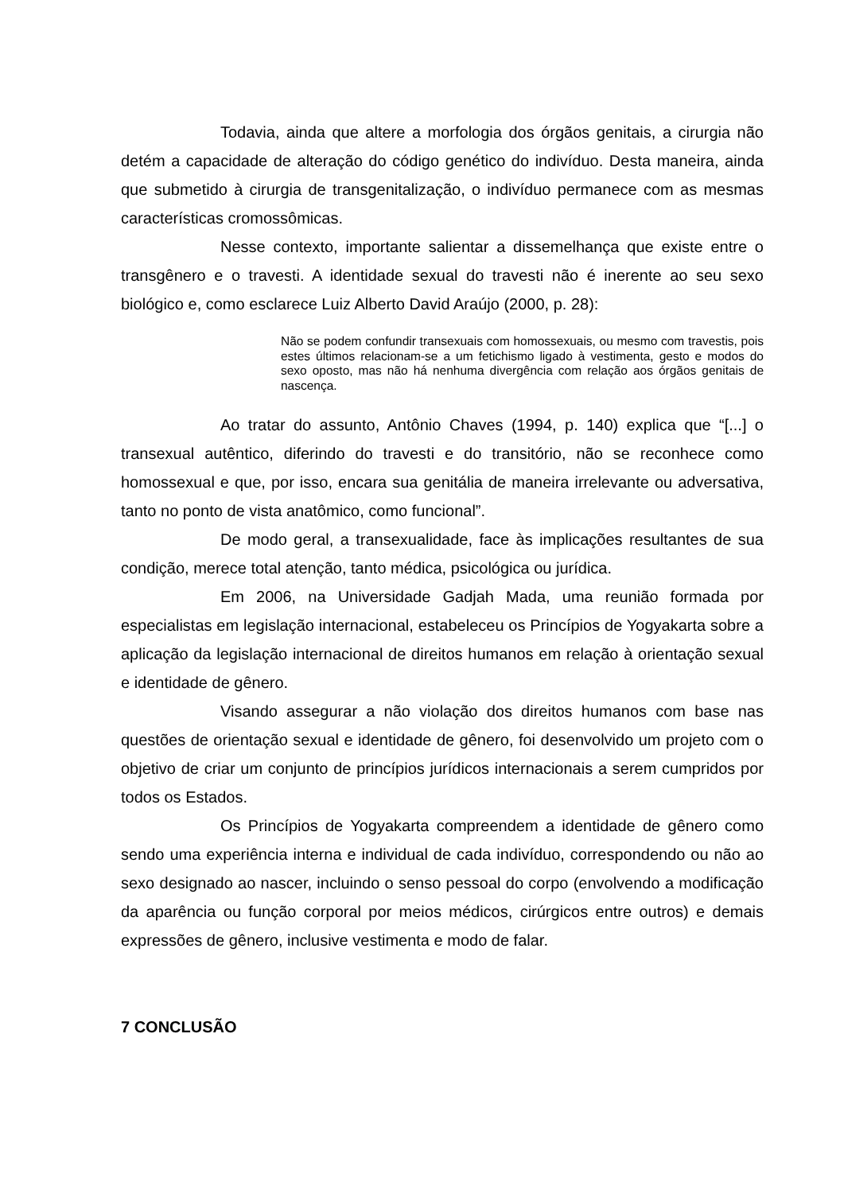Todavia, ainda que altere a morfologia dos órgãos genitais, a cirurgia não detém a capacidade de alteração do código genético do indivíduo. Desta maneira, ainda que submetido à cirurgia de transgenitalização, o indivíduo permanece com as mesmas características cromossômicas.
Nesse contexto, importante salientar a dissemelhança que existe entre o transgênero e o travesti. A identidade sexual do travesti não é inerente ao seu sexo biológico e, como esclarece Luiz Alberto David Araújo (2000, p. 28):
Não se podem confundir transexuais com homossexuais, ou mesmo com travestis, pois estes últimos relacionam-se a um fetichismo ligado à vestimenta, gesto e modos do sexo oposto, mas não há nenhuma divergência com relação aos órgãos genitais de nascença.
Ao tratar do assunto, Antônio Chaves (1994, p. 140) explica que “[...] o transexual autêntico, diferindo do travesti e do transitório, não se reconhece como homossexual e que, por isso, encara sua genitália de maneira irrelevante ou adversativa, tanto no ponto de vista anatômico, como funcional”.
De modo geral, a transexualidade, face às implicações resultantes de sua condição, merece total atenção, tanto médica, psicológica ou jurídica.
Em 2006, na Universidade Gadjah Mada, uma reunião formada por especialistas em legislação internacional, estabeleceu os Princípios de Yogyakarta sobre a aplicação da legislação internacional de direitos humanos em relação à orientação sexual e identidade de gênero.
Visando assegurar a não violação dos direitos humanos com base nas questões de orientação sexual e identidade de gênero, foi desenvolvido um projeto com o objetivo de criar um conjunto de princípios jurídicos internacionais a serem cumpridos por todos os Estados.
Os Princípios de Yogyakarta compreendem a identidade de gênero como sendo uma experiência interna e individual de cada indivíduo, correspondendo ou não ao sexo designado ao nascer, incluindo o senso pessoal do corpo (envolvendo a modificação da aparência ou função corporal por meios médicos, cirúrgicos entre outros) e demais expressões de gênero, inclusive vestimenta e modo de falar.
7 CONCLUSÃO